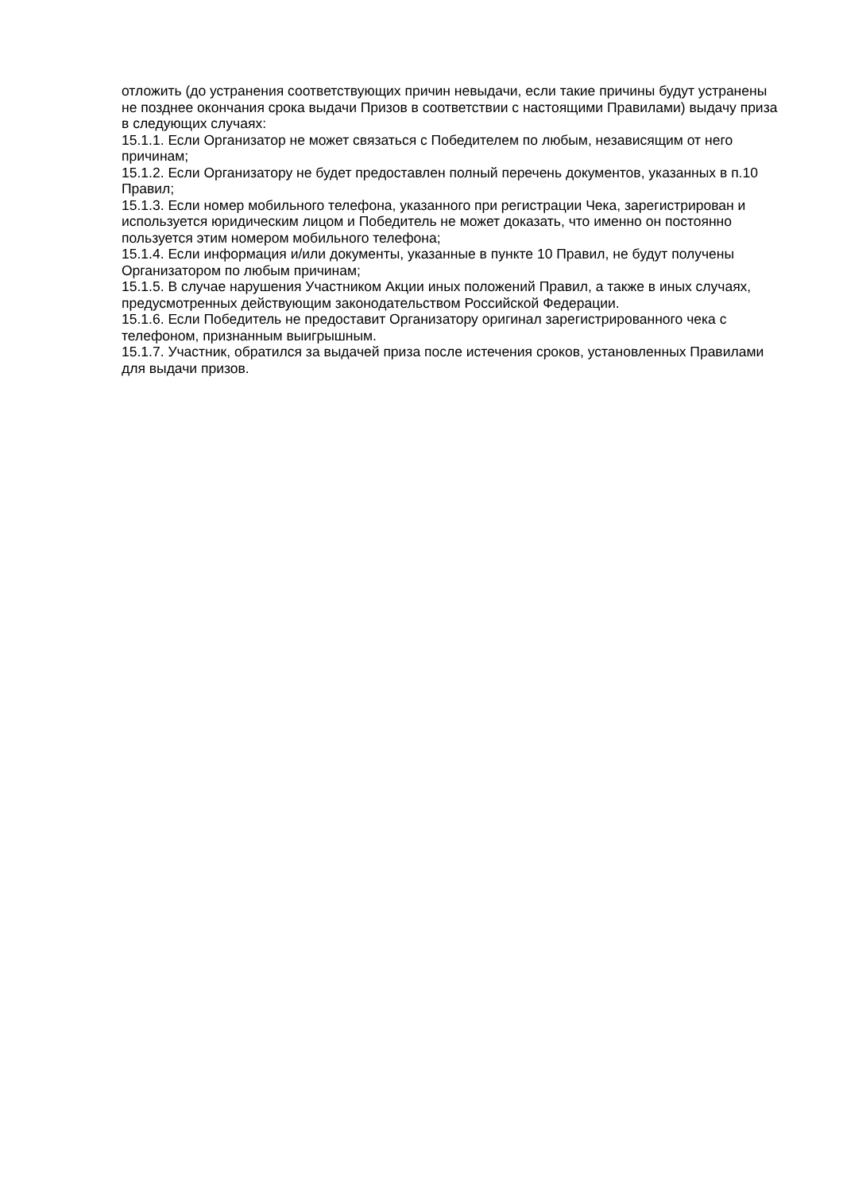отложить (до устранения соответствующих причин невыдачи, если такие причины будут устранены не позднее окончания срока выдачи Призов в соответствии с настоящими Правилами) выдачу приза в следующих случаях:
15.1.1. Если Организатор не может связаться с Победителем по любым, независящим от него причинам;
15.1.2. Если Организатору не будет предоставлен полный перечень документов, указанных в п.10 Правил;
15.1.3. Если номер мобильного телефона, указанного при регистрации Чека, зарегистрирован и используется юридическим лицом и Победитель не может доказать, что именно он постоянно пользуется этим номером мобильного телефона;
15.1.4. Если информация и/или документы, указанные в пункте 10 Правил, не будут получены Организатором по любым причинам;
15.1.5. В случае нарушения Участником Акции иных положений Правил, а также в иных случаях, предусмотренных действующим законодательством Российской Федерации.
15.1.6. Если Победитель не предоставит Организатору оригинал зарегистрированного чека с телефоном, признанным выигрышным.
15.1.7. Участник, обратился за выдачей приза после истечения сроков, установленных Правилами для выдачи призов.